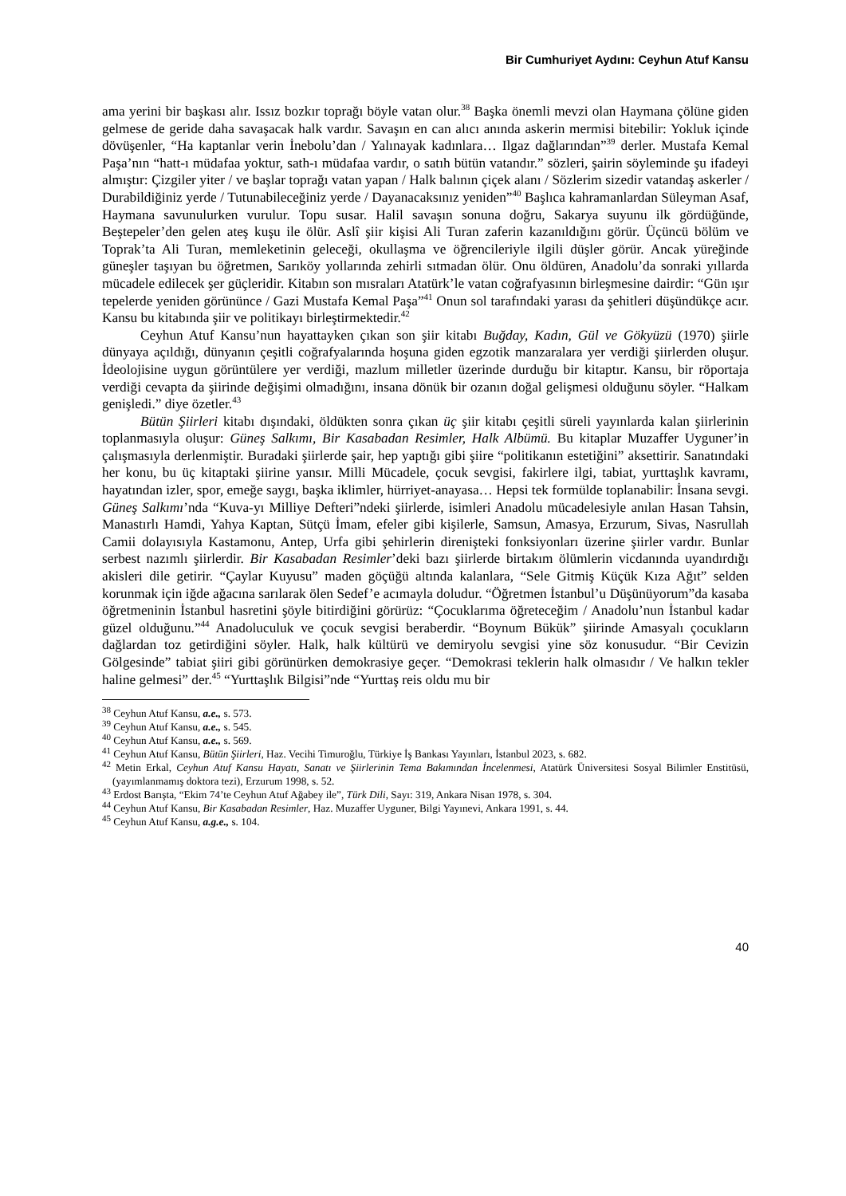Bir Cumhuriyet Aydını: Ceyhun Atuf Kansu
ama yerini bir başkası alır. Issız bozkır toprağı böyle vatan olur.<sup>38</sup> Başka önemli mevzi olan Haymana çölüne giden gelmese de geride daha savaşacak halk vardır. Savaşın en can alıcı anında askerin mermisi bitebilir: Yokluk içinde dövüşenler, “Ha kaptanlar verin İnebolu’dan / Yalınayak kadınlara… Ilgaz dağlarından”<sup>39</sup> derler. Mustafa Kemal Paşa’nın “hatt-ı müdafaa yoktur, sath-ı müdafaa vardır, o satıh bütün vatandır.” sözleri, şairin söyleminde şu ifadeyi almıştır: Çizgiler yiter / ve başlar toprağı vatan yapan / Halk balının çiçek alanı / Sözlerim sizedir vatandaş askerler / Durabildiğiniz yerde / Tutunabileceğiniz yerde / Dayanacaksınız yeniden”<sup>40</sup> Başlıca kahramanlardan Süleyman Asaf, Haymana savunulurken vurulur. Topu susar. Halil savaşın sonuna doğru, Sakarya suyunu ilk gördüğünde, Beştepeler’den gelen ateş kuşu ile ölür. Aslî şiir kişisi Ali Turan zaferin kazanıldığını görür. Üçüncü bölüm ve Toprak’ta Ali Turan, memleketinin geleceği, okullaşma ve öğrencileriyle ilgili düşler görür. Ancak yüreğinde güneşler taşıyan bu öğretmen, Sarıköy yollarında zehirli sıtmadan ölür. Onu öldüren, Anadolu’da sonraki yıllarda mücadele edilecek şer güçleridir. Kitabın son mısraları Atatürk’le vatan coğrafyasının birleşmesine dairdir: “Gün ışır tepelerde yeniden görününce / Gazi Mustafa Kemal Paşa”<sup>41</sup> Onun sol tarafındaki yarası da şehitleri düşündükçe acır. Kansu bu kitabında şiir ve politikayı birleştirmektedir.<sup>42</sup>
Ceyhun Atuf Kansu’nun hayattayken çıkan son şiir kitabı Buğday, Kadın, Gül ve Gökyüzü (1970) şiirle dünyaya açıldığı, dünyanın çeşitli coğrafyalarında hoşuna giden egzotik manzaralara yer verdiği şiirlerden oluşur. İdeolojisine uygun görüntülere yer verdiği, mazlum milletler üzerinde durduğu bir kitaptır. Kansu, bir röportaja verdiği cevapta da şiirinde değişimi olmadığını, insana dönük bir ozanın doğal gelişmesi olduğunu söyler. “Halkam genişledi.” diye özetler.<sup>43</sup>
Bütün Şiirleri kitabı dışındaki, öldükten sonra çıkan üç şiir kitabı çeşitli süreli yayınlarda kalan şiirlerinin toplanmasıyla oluşur: Güneş Salkımı, Bir Kasabadan Resimler, Halk Albümü. Bu kitaplar Muzaffer Uyguner’in çalışmasıyla derlenmiştir. Buradaki şiirlerde şair, hep yaptığı gibi şiire “politikanın estetiğini” aksettirir. Sanatındaki her konu, bu üç kitaptaki şiirine yansır. Milli Mücadele, çocuk sevgisi, fakirlere ilgi, tabiat, yurttaşlık kavramı, hayatından izler, spor, emeğe saygı, başka iklimler, hürriyet-anayasa… Hepsi tek formülde toplanabilir: İnsana sevgi. Güneş Salkımı’nda “Kuva-yı Milliye Defteri”ndeki şiirlerde, isimleri Anadolu mücadelesiyle anılan Hasan Tahsin, Manastırlı Hamdi, Yahya Kaptan, Sütçü İmam, efeler gibi kişilerle, Samsun, Amasya, Erzurum, Sivas, Nasrullah Camii dolayısıyla Kastamonu, Antep, Urfa gibi şehirlerin direnişteki fonksiyonları üzerine şiirler vardır. Bunlar serbest nazımlı şiirlerdir. Bir Kasabadan Resimler’deki bazı şiirlerde birtakım ölümlerin vicdanında uyandırdığı akisleri dile getirir. “Çaylar Kuyusu” maden göçüğü altında kalanlara, “Sele Gitmiş Küçük Kıza Ağıt” selden korunmak için iğde ağacına sarılarak ölen Sedef’e acımayla doludur. “Öğretmen İstanbul’u Düşünüyorum”da kasaba öğretmeninin İstanbul hasretini şöyle bitirdiğini görürüz: “Çocuklarıma öğreteceğim / Anadolu’nun İstanbul kadar güzel olduğunu.”<sup>44</sup> Anadoluculuk ve çocuk sevgisi beraberdir. “Boynum Bükük” şiirinde Amasyalı çocukların dağlardan toz getirdiğini söyler. Halk, halk kültürü ve demiryolu sevgisi yine söz konusudur. “Bir Cevizin Gölgesinde” tabiat şiiri gibi görünürken demokrasiye geçer. “Demokrasi teklerin halk olmasıdır / Ve halkın tekler haline gelmesi” der.<sup>45</sup> “Yurttaşlık Bilgisi”nde “Yurttaş reis oldu mu bir
<sup>38</sup> Ceyhun Atuf Kansu, a.e., s. 573.
<sup>39</sup> Ceyhun Atuf Kansu, a.e., s. 545.
<sup>40</sup> Ceyhun Atuf Kansu, a.e., s. 569.
<sup>41</sup> Ceyhun Atuf Kansu, Bütün Şiirleri, Haz. Vecihi Timuroğlu, Türkiye İş Bankası Yayınları, İstanbul 2023, s. 682.
<sup>42</sup> Metin Erkal, Ceyhun Atuf Kansu Hayatı, Sanatı ve Şiirlerinin Tema Bakımından İncelenmesi, Atatürk Üniversitesi Sosyal Bilimler Enstitüsü, (yayımlanmamış doktora tezi), Erzurum 1998, s. 52.
<sup>43</sup> Erdost Barışta, “Ekim 74’te Ceyhun Atuf Ağabey ile”, Türk Dili, Sayı: 319, Ankara Nisan 1978, s. 304.
<sup>44</sup> Ceyhun Atuf Kansu, Bir Kasabadan Resimler, Haz. Muzaffer Uyguner, Bilgi Yayınevi, Ankara 1991, s. 44.
<sup>45</sup> Ceyhun Atuf Kansu, a.g.e., s. 104.
40